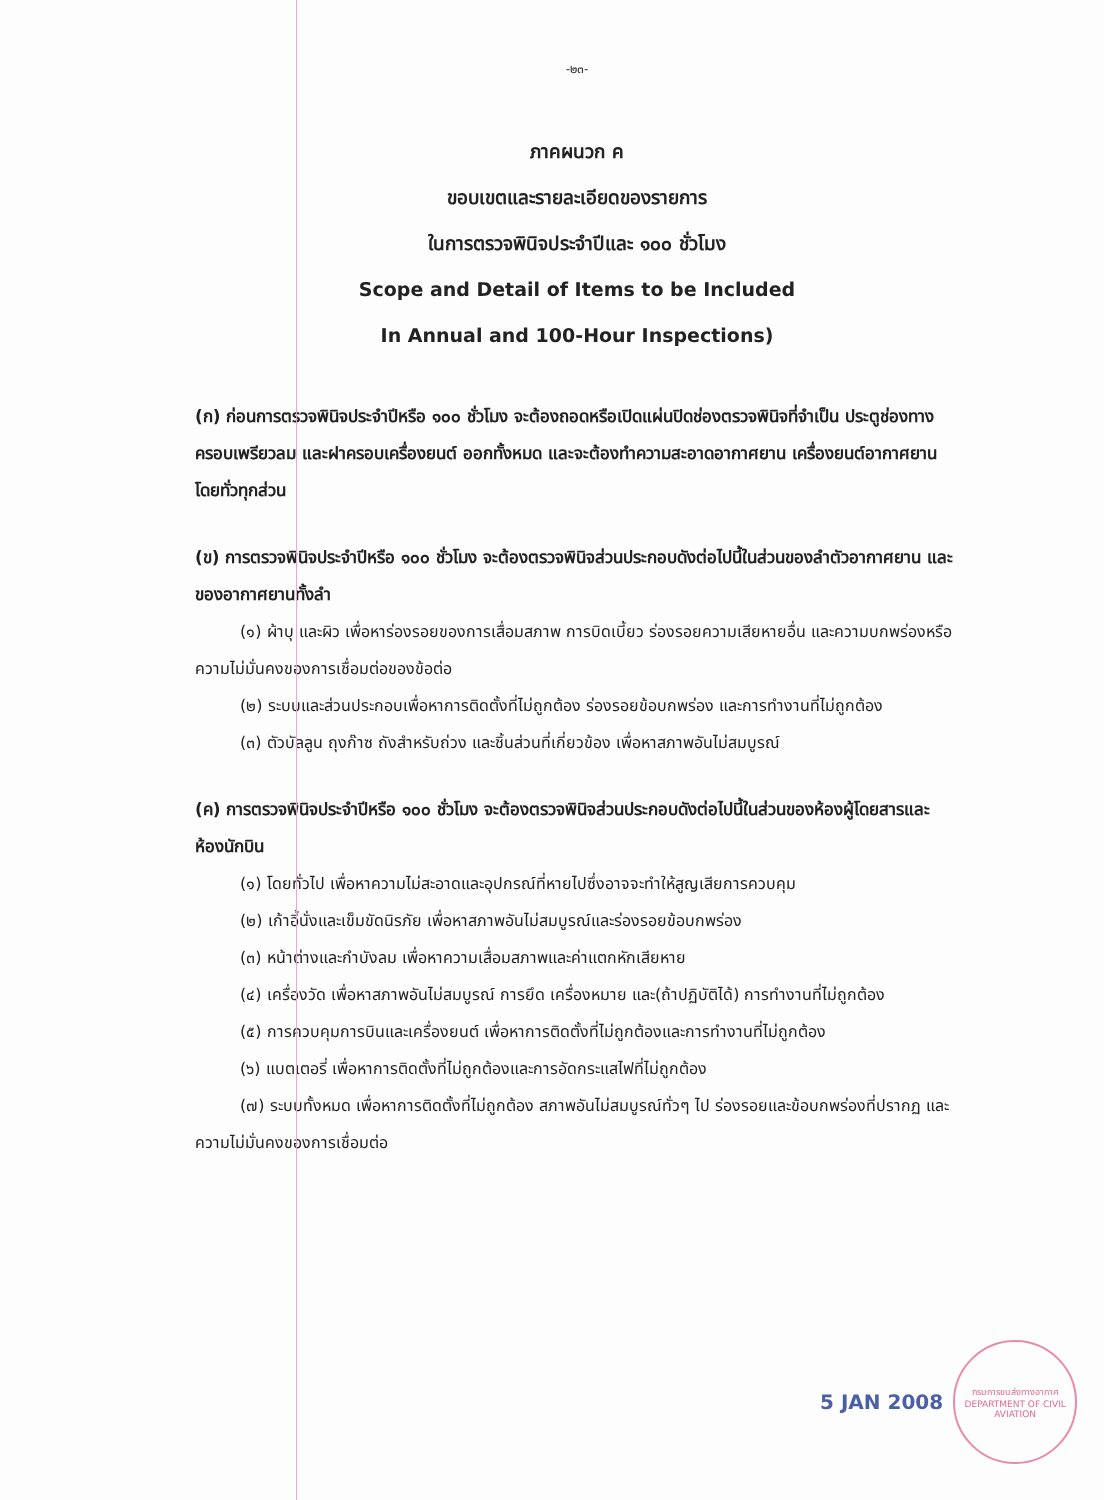-๒๓-
ภาคผนวก ค
ขอบเขตและรายละเอียดของรายการ
ในการตรวจพินิจประจำปีและ ๑๐๐ ชั่วโมง
Scope and Detail of Items to be Included
In Annual and 100-Hour Inspections)
(ก) ก่อนการตรวจพินิจประจำปีหรือ ๑๐๐ ชั่วโมง จะต้องถอดหรือเปิดแผ่นปิดช่องตรวจพินิจที่จำเป็น ประตูช่องทาง ครอบเพรียวลม และฝาครอบเครื่องยนต์ ออกทั้งหมด และจะต้องทำความสะอาดอากาศยาน เครื่องยนต์อากาศยานโดยทั่วทุกส่วน
(ข) การตรวจพินิจประจำปีหรือ ๑๐๐ ชั่วโมง จะต้องตรวจพินิจส่วนประกอบดังต่อไปนี้ในส่วนของลำตัวอากาศยาน และของอากาศยานทั้งลำ
(๑) ผ้าบุ และผิว เพื่อหาร่องรอยของการเสื่อมสภาพ การบิดเบี้ยว ร่องรอยความเสียหายอื่น และความบกพร่องหรือความไม่มั่นคงของการเชื่อมต่อของข้อต่อ
(๒) ระบบและส่วนประกอบเพื่อหาการติดตั้งที่ไม่ถูกต้อง ร่องรอยข้อบกพร่อง และการทำงานที่ไม่ถูกต้อง
(๓) ตัวบัลลูน ถุงก๊าซ ถังสำหรับถ่วง และชิ้นส่วนที่เกี่ยวข้อง เพื่อหาสภาพอันไม่สมบูรณ์
(ค) การตรวจพินิจประจำปีหรือ ๑๐๐ ชั่วโมง จะต้องตรวจพินิจส่วนประกอบดังต่อไปนี้ในส่วนของห้องผู้โดยสารและห้องนักบิน
(๑) โดยทั่วไป เพื่อหาความไม่สะอาดและอุปกรณ์ที่หายไปซึ่งอาจจะทำให้สูญเสียการควบคุม
(๒) เก้าอี้นั่งและเข็มขัดนิรภัย เพื่อหาสภาพอันไม่สมบูรณ์และร่องรอยข้อบกพร่อง
(๓) หน้าต่างและกำบังลม เพื่อหาความเสื่อมสภาพและค่าแตกหักเสียหาย
(๔) เครื่องวัด เพื่อหาสภาพอันไม่สมบูรณ์ การยึด เครื่องหมาย และ(ถ้าปฏิบัติได้) การทำงานที่ไม่ถูกต้อง
(๕) การควบคุมการบินและเครื่องยนต์ เพื่อหาการติดตั้งที่ไม่ถูกต้องและการทำงานที่ไม่ถูกต้อง
(๖) แบตเตอรี่ เพื่อหาการติดตั้งที่ไม่ถูกต้องและการอัดกระแสไฟที่ไม่ถูกต้อง
(๗) ระบบทั้งหมด เพื่อหาการติดตั้งที่ไม่ถูกต้อง สภาพอันไม่สมบูรณ์ทั่วๆ ไป ร่องรอยและข้อบกพร่องที่ปรากฏ และความไม่มั่นคงของการเชื่อมต่อ
5 JAN 2008
กรมการขนส่งทางอากาศ
DEPARTMENT OF CIVIL AVIATION